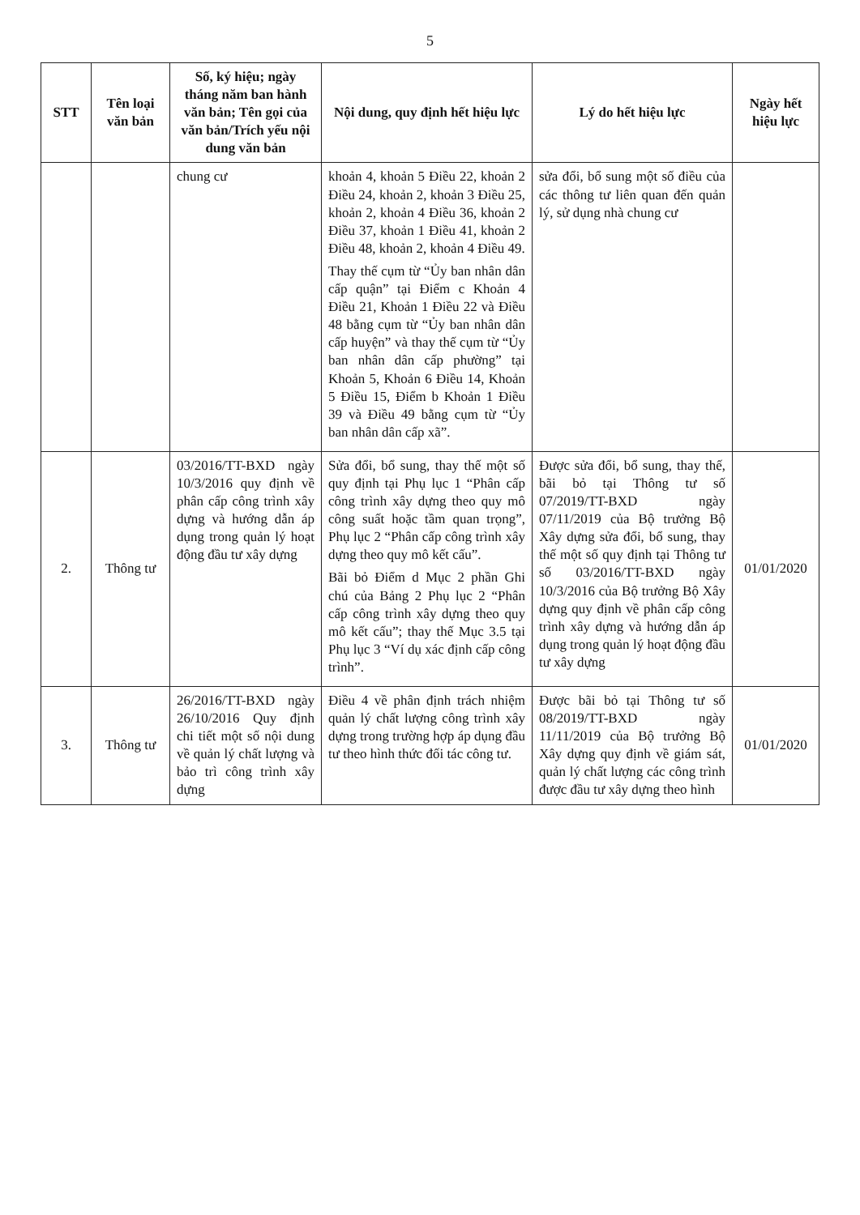5
| STT | Tên loại văn bản | Số, ký hiệu; ngày tháng năm ban hành văn bản; Tên gọi của văn bản/Trích yếu nội dung văn bản | Nội dung, quy định hết hiệu lực | Lý do hết hiệu lực | Ngày hết hiệu lực |
| --- | --- | --- | --- | --- | --- |
| | | chung cư | khoản 4, khoản 5 Điều 22, khoản 2 Điều 24, khoản 2, khoản 3 Điều 25, khoản 2, khoản 4 Điều 36, khoản 2 Điều 37, khoản 1 Điều 41, khoản 2 Điều 48, khoản 2, khoản 4 Điều 49. Thay thế cụm từ “Ủy ban nhân dân cấp quận” tại Điểm c Khoản 4 Điều 21, Khoản 1 Điều 22 và Điều 48 bằng cụm từ “Ủy ban nhân dân cấp huyện” và thay thế cụm từ “Ủy ban nhân dân cấp phường” tại Khoản 5, Khoản 6 Điều 14, Khoản 5 Điều 15, Điểm b Khoản 1 Điều 39 và Điều 49 bằng cụm từ “Ủy ban nhân dân cấp xã”. | sửa đổi, bổ sung một số điều của các thông tư liên quan đến quản lý, sử dụng nhà chung cư | |
| 2. | Thông tư | 03/2016/TT-BXD ngày 10/3/2016 quy định về phân cấp công trình xây dựng và hướng dẫn áp dụng trong quản lý hoạt động đầu tư xây dựng | Sửa đổi, bổ sung, thay thế một số quy định tại Phụ lục 1 “Phân cấp công trình xây dựng theo quy mô công suất hoặc tầm quan trọng”, Phụ lục 2 “Phân cấp công trình xây dựng theo quy mô kết cấu”. Bãi bỏ Điểm d Mục 2 phần Ghi chú của Bảng 2 Phụ lục 2 “Phân cấp công trình xây dựng theo quy mô kết cấu”; thay thế Mục 3.5 tại Phụ lục 3 “Ví dụ xác định cấp công trình”. | Được sửa đổi, bổ sung, thay thế, bãi bỏ tại Thông tư số 07/2019/TT-BXD ngày 07/11/2019 của Bộ trưởng Bộ Xây dựng sửa đổi, bổ sung, thay thế một số quy định tại Thông tư số 03/2016/TT-BXD ngày 10/3/2016 của Bộ trưởng Bộ Xây dựng quy định về phân cấp công trình xây dựng và hướng dẫn áp dụng trong quản lý hoạt động đầu tư xây dựng | 01/01/2020 |
| 3. | Thông tư | 26/2016/TT-BXD ngày 26/10/2016 Quy định chi tiết một số nội dung về quản lý chất lượng và bảo trì công trình xây dựng | Điều 4 về phân định trách nhiệm quản lý chất lượng công trình xây dựng trong trường hợp áp dụng đầu tư theo hình thức đối tác công tư. | Được bãi bỏ tại Thông tư số 08/2019/TT-BXD ngày 11/11/2019 của Bộ trưởng Bộ Xây dựng quy định về giám sát, quản lý chất lượng các công trình được đầu tư xây dựng theo hình | 01/01/2020 |